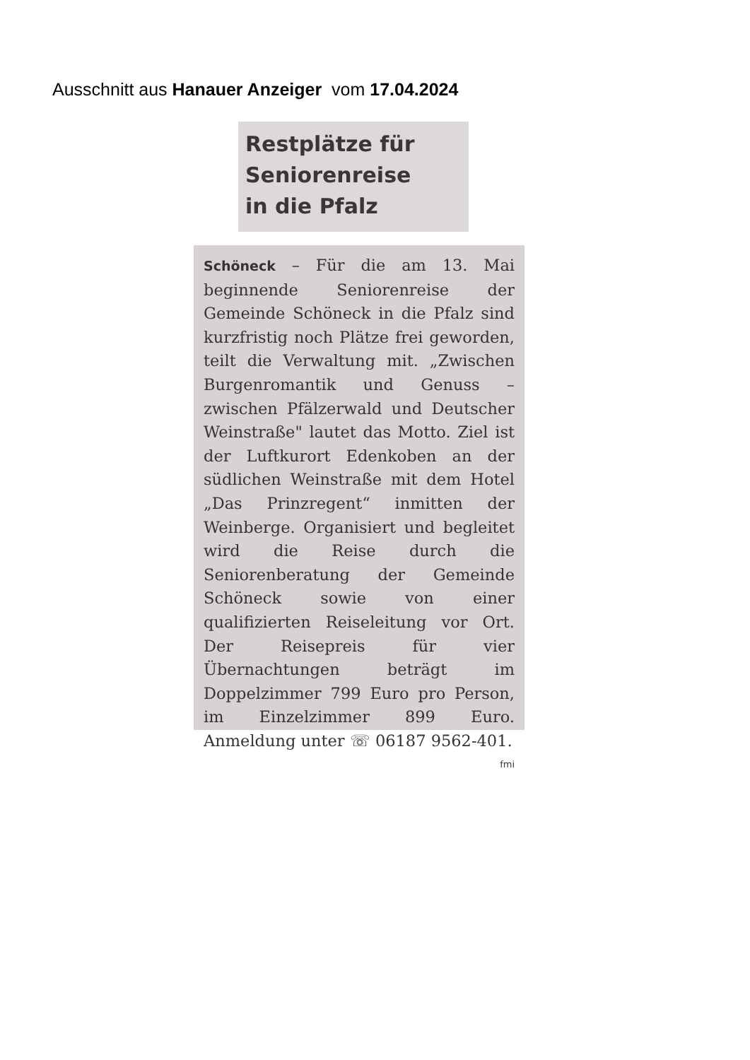Ausschnitt aus Hanauer Anzeiger vom 17.04.2024
Restplätze für
Seniorenreise
in die Pfalz
Schöneck – Für die am 13. Mai beginnende Seniorenreise der Gemeinde Schöneck in die Pfalz sind kurzfristig noch Plätze frei geworden, teilt die Verwaltung mit. „Zwischen Burgenromantik und Genuss – zwischen Pfälzerwald und Deutscher Weinstraße" lautet das Motto. Ziel ist der Luftkurort Edenkoben an der südlichen Weinstraße mit dem Hotel „Das Prinzregent“ inmitten der Weinberge. Organisiert und begleitet wird die Reise durch die Seniorenberatung der Gemeinde Schöneck sowie von einer qualifizierten Reiseleitung vor Ort. Der Reisepreis für vier Übernachtungen beträgt im Doppelzimmer 799 Euro pro Person, im Einzelzimmer 899 Euro. Anmeldung unter ☏ 06187 9562-401. fmi